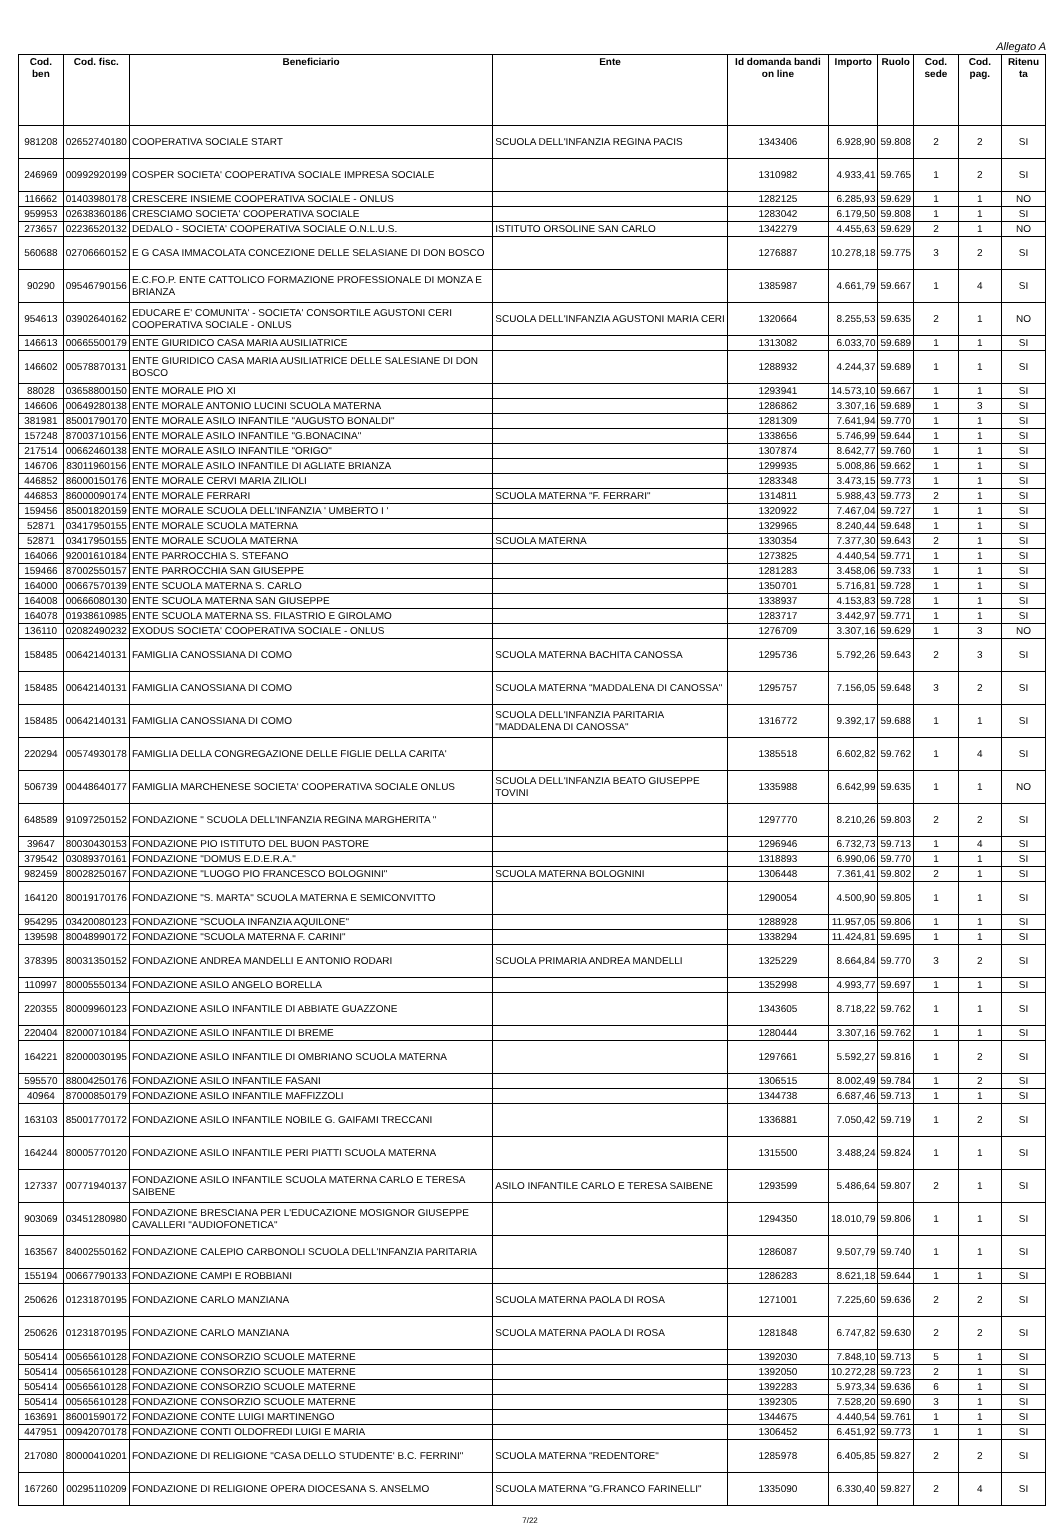Allegato A
| Cod. ben | Cod. fisc. | Beneficiario | Ente | Id domanda bandi on line | Importo | Ruolo | Cod. sede | Cod. pag. | Ritenu ta |
| --- | --- | --- | --- | --- | --- | --- | --- | --- | --- |
| 981208 | 02652740180 | COOPERATIVA SOCIALE START | SCUOLA DELL'INFANZIA REGINA PACIS | 1343406 | 6.928,90 | 59.808 | 2 | 2 | SI |
| 246969 | 00992920199 | COSPER SOCIETA' COOPERATIVA SOCIALE IMPRESA SOCIALE | | 1310982 | 4.933,41 | 59.765 | 1 | 2 | SI |
| 116662 | 01403980178 | CRESCERE INSIEME COOPERATIVA SOCIALE - ONLUS | | 1282125 | 6.285,93 | 59.629 | 1 | 1 | NO |
| 959953 | 02638360186 | CRESCIAMO SOCIETA' COOPERATIVA SOCIALE | | 1283042 | 6.179,50 | 59.808 | 1 | 1 | SI |
| 273657 | 02236520132 | DEDALO - SOCIETA' COOPERATIVA SOCIALE O.N.L.U.S. | ISTITUTO ORSOLINE SAN CARLO | 1342279 | 4.455,63 | 59.629 | 2 | 1 | NO |
| 560688 | 02706660152 | E G CASA IMMACOLATA CONCEZIONE DELLE SELASIANE DI DON BOSCO | | 1276887 | 10.278,18 | 59.775 | 3 | 2 | SI |
| 90290 | 09546790156 | E.C.FO.P. ENTE CATTOLICO FORMAZIONE PROFESSIONALE DI MONZA E BRIANZA | | 1385987 | 4.661,79 | 59.667 | 1 | 4 | SI |
| 954613 | 03902640162 | EDUCARE E' COMUNITA' - SOCIETA' CONSORTILE AGUSTONI CERI COOPERATIVA SOCIALE - ONLUS | SCUOLA DELL'INFANZIA AGUSTONI MARIA CERI | 1320664 | 8.255,53 | 59.635 | 2 | 1 | NO |
| 146613 | 00665500179 | ENTE GIURIDICO CASA MARIA AUSILIATRICE | | 1313082 | 6.033,70 | 59.689 | 1 | 1 | SI |
| 146602 | 00578870131 | ENTE GIURIDICO CASA MARIA AUSILIATRICE DELLE SALESIANE DI DON BOSCO | | 1288932 | 4.244,37 | 59.689 | 1 | 1 | SI |
| 88028 | 03658800150 | ENTE MORALE PIO XI | | 1293941 | 14.573,10 | 59.667 | 1 | 1 | SI |
| 146606 | 00649280138 | ENTE MORALE ANTONIO LUCINI SCUOLA MATERNA | | 1286862 | 3.307,16 | 59.689 | 1 | 3 | SI |
| 381981 | 85001790170 | ENTE MORALE ASILO INFANTILE "AUGUSTO BONALDI" | | 1281309 | 7.641,94 | 59.770 | 1 | 1 | SI |
| 157248 | 87003710156 | ENTE MORALE ASILO INFANTILE "G.BONACINA" | | 1338656 | 5.746,99 | 59.644 | 1 | 1 | SI |
| 217514 | 00662460138 | ENTE MORALE ASILO INFANTILE "ORIGO" | | 1307874 | 8.642,77 | 59.760 | 1 | 1 | SI |
| 146706 | 83011960156 | ENTE MORALE ASILO INFANTILE DI AGLIATE BRIANZA | | 1299935 | 5.008,86 | 59.662 | 1 | 1 | SI |
| 446852 | 86000150176 | ENTE MORALE CERVI MARIA ZILIOLI | | 1283348 | 3.473,15 | 59.773 | 1 | 1 | SI |
| 446853 | 86000090174 | ENTE MORALE FERRARI | SCUOLA MATERNA "F. FERRARI" | 1314811 | 5.988,43 | 59.773 | 2 | 1 | SI |
| 159456 | 85001820159 | ENTE MORALE SCUOLA DELL'INFANZIA ' UMBERTO I ' | | 1320922 | 7.467,04 | 59.727 | 1 | 1 | SI |
| 52871 | 03417950155 | ENTE MORALE SCUOLA MATERNA | | 1329965 | 8.240,44 | 59.648 | 1 | 1 | SI |
| 52871 | 03417950155 | ENTE MORALE SCUOLA MATERNA | SCUOLA MATERNA | 1330354 | 7.377,30 | 59.643 | 2 | 1 | SI |
| 164066 | 92001610184 | ENTE PARROCCHIA S. STEFANO | | 1273825 | 4.440,54 | 59.771 | 1 | 1 | SI |
| 159466 | 87002550157 | ENTE PARROCCHIA SAN GIUSEPPE | | 1281283 | 3.458,06 | 59.733 | 1 | 1 | SI |
| 164000 | 00667570139 | ENTE SCUOLA MATERNA S. CARLO | | 1350701 | 5.716,81 | 59.728 | 1 | 1 | SI |
| 164008 | 00666080130 | ENTE SCUOLA MATERNA SAN GIUSEPPE | | 1338937 | 4.153,83 | 59.728 | 1 | 1 | SI |
| 164078 | 01938610985 | ENTE SCUOLA MATERNA SS. FILASTRIO E GIROLAMO | | 1283717 | 3.442,97 | 59.771 | 1 | 1 | SI |
| 136110 | 02082490232 | EXODUS SOCIETA' COOPERATIVA SOCIALE - ONLUS | | 1276709 | 3.307,16 | 59.629 | 1 | 3 | NO |
| 158485 | 00642140131 | FAMIGLIA CANOSSIANA DI COMO | SCUOLA MATERNA BACHITA CANOSSA | 1295736 | 5.792,26 | 59.643 | 2 | 3 | SI |
| 158485 | 00642140131 | FAMIGLIA CANOSSIANA DI COMO | SCUOLA MATERNA "MADDALENA DI CANOSSA" | 1295757 | 7.156,05 | 59.648 | 3 | 2 | SI |
| 158485 | 00642140131 | FAMIGLIA CANOSSIANA DI COMO | SCUOLA DELL'INFANZIA PARITARIA "MADDALENA DI CANOSSA" | 1316772 | 9.392,17 | 59.688 | 1 | 1 | SI |
| 220294 | 00574930178 | FAMIGLIA DELLA CONGREGAZIONE DELLE FIGLIE DELLA CARITA' | | 1385518 | 6.602,82 | 59.762 | 1 | 4 | SI |
| 506739 | 00448640177 | FAMIGLIA MARCHENESE SOCIETA' COOPERATIVA SOCIALE ONLUS | SCUOLA DELL'INFANZIA BEATO GIUSEPPE TOVINI | 1335988 | 6.642,99 | 59.635 | 1 | 1 | NO |
| 648589 | 91097250152 | FONDAZIONE " SCUOLA DELL'INFANZIA REGINA MARGHERITA " | | 1297770 | 8.210,26 | 59.803 | 2 | 2 | SI |
| 39647 | 80030430153 | FONDAZIONE PIO ISTITUTO DEL BUON PASTORE | | 1296946 | 6.732,73 | 59.713 | 1 | 4 | SI |
| 379542 | 03089370161 | FONDAZIONE "DOMUS E.D.E.R.A." | | 1318893 | 6.990,06 | 59.770 | 1 | 1 | SI |
| 982459 | 80028250167 | FONDAZIONE "LUOGO PIO FRANCESCO BOLOGNINI" | SCUOLA MATERNA BOLOGNINI | 1306448 | 7.361,41 | 59.802 | 2 | 1 | SI |
| 164120 | 80019170176 | FONDAZIONE "S. MARTA" SCUOLA MATERNA E SEMICONVITTO | | 1290054 | 4.500,90 | 59.805 | 1 | 1 | SI |
| 954295 | 03420080123 | FONDAZIONE "SCUOLA INFANZIA AQUILONE" | | 1288928 | 11.957,05 | 59.806 | 1 | 1 | SI |
| 139598 | 80048990172 | FONDAZIONE "SCUOLA MATERNA F. CARINI" | | 1338294 | 11.424,81 | 59.695 | 1 | 1 | SI |
| 378395 | 80031350152 | FONDAZIONE ANDREA MANDELLI E ANTONIO RODARI | SCUOLA PRIMARIA ANDREA MANDELLI | 1325229 | 8.664,84 | 59.770 | 3 | 2 | SI |
| 110997 | 80005550134 | FONDAZIONE ASILO ANGELO BORELLA | | 1352998 | 4.993,77 | 59.697 | 1 | 1 | SI |
| 220355 | 80009960123 | FONDAZIONE ASILO INFANTILE DI ABBIATE GUAZZONE | | 1343605 | 8.718,22 | 59.762 | 1 | 1 | SI |
| 220404 | 82000710184 | FONDAZIONE ASILO INFANTILE DI BREME | | 1280444 | 3.307,16 | 59.762 | 1 | 1 | SI |
| 164221 | 82000030195 | FONDAZIONE ASILO INFANTILE DI OMBRIANO SCUOLA MATERNA | | 1297661 | 5.592,27 | 59.816 | 1 | 2 | SI |
| 595570 | 88004250176 | FONDAZIONE ASILO INFANTILE FASANI | | 1306515 | 8.002,49 | 59.784 | 1 | 2 | SI |
| 40964 | 87000850179 | FONDAZIONE ASILO INFANTILE MAFFIZZOLI | | 1344738 | 6.687,46 | 59.713 | 1 | 1 | SI |
| 163103 | 85001770172 | FONDAZIONE ASILO INFANTILE NOBILE G. GAIFAMI TRECCANI | | 1336881 | 7.050,42 | 59.719 | 1 | 2 | SI |
| 164244 | 80005770120 | FONDAZIONE ASILO INFANTILE PERI PIATTI SCUOLA MATERNA | | 1315500 | 3.488,24 | 59.824 | 1 | 1 | SI |
| 127337 | 00771940137 | FONDAZIONE ASILO INFANTILE SCUOLA MATERNA CARLO E TERESA SAIBENE | ASILO INFANTILE CARLO E TERESA SAIBENE | 1293599 | 5.486,64 | 59.807 | 2 | 1 | SI |
| 903069 | 03451280980 | FONDAZIONE BRESCIANA PER L'EDUCAZIONE MOSIGNOR GIUSEPPE CAVALLERI "AUDIOFONETICA" | | 1294350 | 18.010,79 | 59.806 | 1 | 1 | SI |
| 163567 | 84002550162 | FONDAZIONE CALEPIO CARBONOLI SCUOLA DELL'INFANZIA PARITARIA | | 1286087 | 9.507,79 | 59.740 | 1 | 1 | SI |
| 155194 | 00667790133 | FONDAZIONE CAMPI E ROBBIANI | | 1286283 | 8.621,18 | 59.644 | 1 | 1 | SI |
| 250626 | 01231870195 | FONDAZIONE CARLO MANZIANA | SCUOLA MATERNA PAOLA DI ROSA | 1271001 | 7.225,60 | 59.636 | 2 | 2 | SI |
| 250626 | 01231870195 | FONDAZIONE CARLO MANZIANA | SCUOLA MATERNA PAOLA DI ROSA | 1281848 | 6.747,82 | 59.630 | 2 | 2 | SI |
| 505414 | 00565610128 | FONDAZIONE CONSORZIO SCUOLE MATERNE | | 1392030 | 7.848,10 | 59.713 | 5 | 1 | SI |
| 505414 | 00565610128 | FONDAZIONE CONSORZIO SCUOLE MATERNE | | 1392050 | 10.272,28 | 59.723 | 2 | 1 | SI |
| 505414 | 00565610128 | FONDAZIONE CONSORZIO SCUOLE MATERNE | | 1392283 | 5.973,34 | 59.636 | 6 | 1 | SI |
| 505414 | 00565610128 | FONDAZIONE CONSORZIO SCUOLE MATERNE | | 1392305 | 7.528,20 | 59.690 | 3 | 1 | SI |
| 163691 | 86001590172 | FONDAZIONE CONTE LUIGI MARTINENGO | | 1344675 | 4.440,54 | 59.761 | 1 | 1 | SI |
| 447951 | 00942070178 | FONDAZIONE CONTI OLDOFREDI LUIGI E MARIA | | 1306452 | 6.451,92 | 59.773 | 1 | 1 | SI |
| 217080 | 80000410201 | FONDAZIONE DI RELIGIONE "CASA DELLO STUDENTE' B.C. FERRINI" | SCUOLA MATERNA "REDENTORE" | 1285978 | 6.405,85 | 59.827 | 2 | 2 | SI |
| 167260 | 00295110209 | FONDAZIONE DI RELIGIONE OPERA DIOCESANA S. ANSELMO | SCUOLA MATERNA "G.FRANCO FARINELLI" | 1335090 | 6.330,40 | 59.827 | 2 | 4 | SI |
7/22